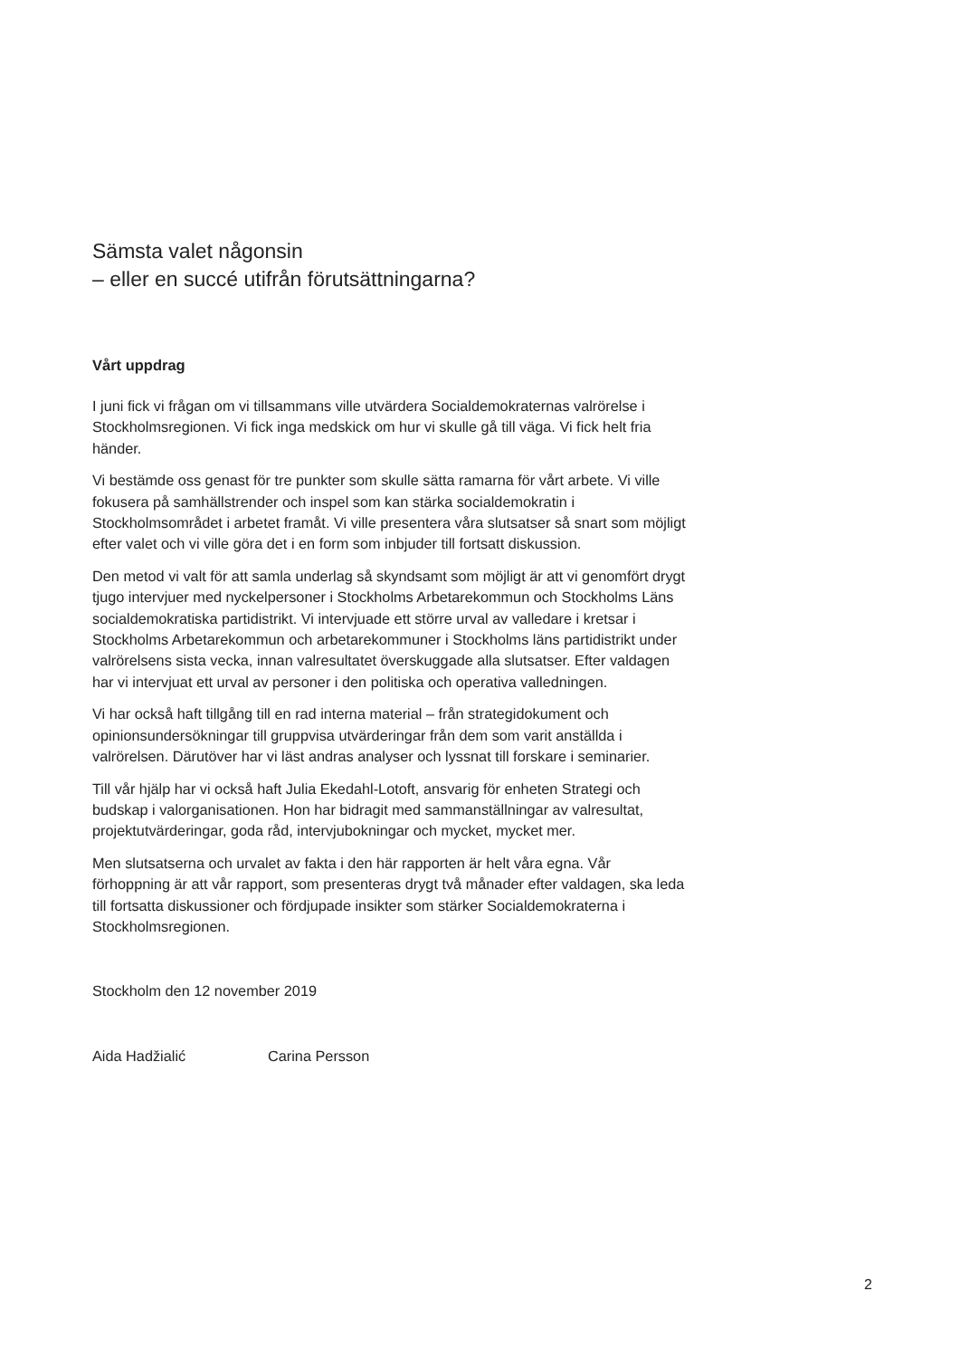Sämsta valet någonsin
– eller en succé utifrån förutsättningarna?
Vårt uppdrag
I juni fick vi frågan om vi tillsammans ville utvärdera Socialdemokraternas valrörelse i Stockholmsregionen. Vi fick inga medskick om hur vi skulle gå till väga. Vi fick helt fria händer.
Vi bestämde oss genast för tre punkter som skulle sätta ramarna för vårt arbete. Vi ville fokusera på samhällstrender och inspel som kan stärka socialdemokratin i Stockholmsområdet i arbetet framåt. Vi ville presentera våra slutsatser så snart som möjligt efter valet och vi ville göra det i en form som inbjuder till fortsatt diskussion.
Den metod vi valt för att samla underlag så skyndsamt som möjligt är att vi genomfört drygt tjugo intervjuer med nyckelpersoner i Stockholms Arbetarekommun och Stockholms Läns socialdemokratiska partidistrikt. Vi intervjuade ett större urval av valledare i kretsar i Stockholms Arbetarekommun och arbetarekommuner i Stockholms läns partidistrikt under valrörelsens sista vecka, innan valresultatet överskuggade alla slutsatser. Efter valdagen har vi intervjuat ett urval av personer i den politiska och operativa valledningen.
Vi har också haft tillgång till en rad interna material – från strategidokument och opinionsundersökningar till gruppvisa utvärderingar från dem som varit anställda i valrörelsen. Därutöver har vi läst andras analyser och lyssnat till forskare i seminarier.
Till vår hjälp har vi också haft Julia Ekedahl-Lotoft, ansvarig för enheten Strategi och budskap i valorganisationen. Hon har bidragit med sammanställningar av valresultat, projektutvärderingar, goda råd, intervjubokningar och mycket, mycket mer.
Men slutsatserna och urvalet av fakta i den här rapporten är helt våra egna. Vår förhoppning är att vår rapport, som presenteras drygt två månader efter valdagen, ska leda till fortsatta diskussioner och fördjupade insikter som stärker Socialdemokraterna i Stockholmsregionen.
Stockholm den 12 november 2019
Aida Hadžialić Carina Persson
2